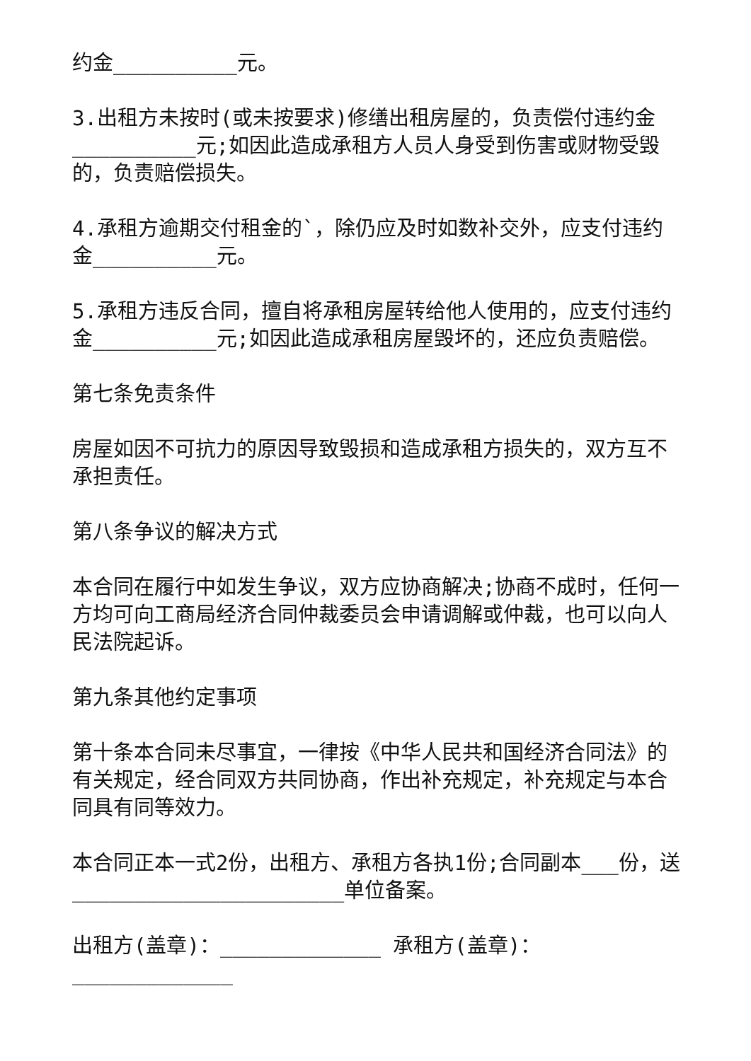约金__________元。
3.出租方未按时(或未按要求)修缮出租房屋的，负责偿付违约金__________元;如因此造成承租方人员人身受到伤害或财物受毁的，负责赔偿损失。
4.承租方逾期交付租金的`，除仍应及时如数补交外，应支付违约金__________元。
5.承租方违反合同，擅自将承租房屋转给他人使用的，应支付违约金__________元;如因此造成承租房屋毁坏的，还应负责赔偿。
第七条免责条件
房屋如因不可抗力的原因导致毁损和造成承租方损失的，双方互不承担责任。
第八条争议的解决方式
本合同在履行中如发生争议，双方应协商解决;协商不成时，任何一方均可向工商局经济合同仲裁委员会申请调解或仲裁，也可以向人民法院起诉。
第九条其他约定事项
第十条本合同未尽事宜，一律按《中华人民共和国经济合同法》的有关规定，经合同双方共同协商，作出补充规定，补充规定与本合同具有同等效力。
本合同正本一式2份，出租方、承租方各执1份;合同副本___份，送______________________单位备案。
出租方(盖章)：_____________ 承租方(盖章)：_____________